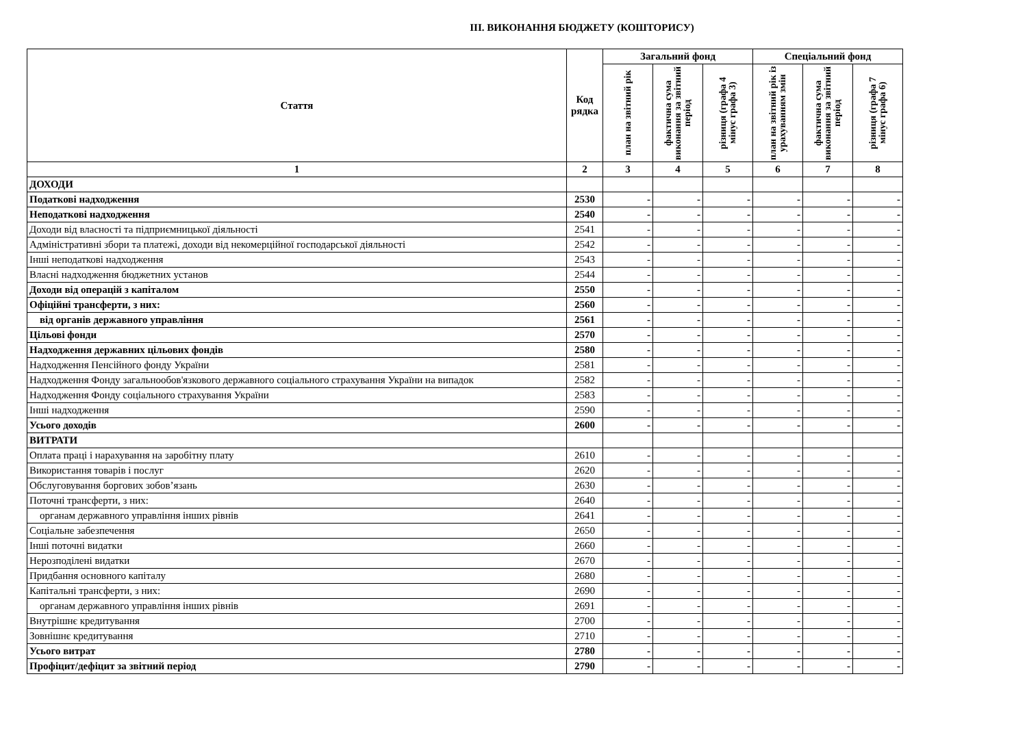ІІІ. ВИКОНАННЯ БЮДЖЕТУ (КОШТОРИСУ)
| Стаття | Код рядка | Загальний фонд | | | Спеціальний фонд | | |
| --- | --- | --- | --- | --- | --- | --- | --- |
| | | план на звітний рік | фактична сума виконання за звітний період | різниця (графа 4 мінус графа 3) | план на звітний рік із урахуванням змін | фактична сума виконання за звітний період | різниця (графа 7 мінус графа 6) |
| 1 | 2 | 3 | 4 | 5 | 6 | 7 | 8 |
| ДОХОДИ | | | | | | | |
| Податкові надходження | 2530 | - | - | - | - | - | - |
| Неподаткові надходження | 2540 | - | - | - | - | - | - |
| Доходи від власності та підприємницької діяльності | 2541 | - | - | - | - | - | - |
| Адміністративні збори та платежі, доходи від некомерційної господарської діяльності | 2542 | - | - | - | - | - | - |
| Інші неподаткові надходження | 2543 | - | - | - | - | - | - |
| Власні надходження бюджетних установ | 2544 | - | - | - | - | - | - |
| Доходи від операцій з капіталом | 2550 | - | - | - | - | - | - |
| Офіційні трансферти, з них: | 2560 | - | - | - | - | - | - |
| від органів державного управління | 2561 | - | - | - | - | - | - |
| Цільові фонди | 2570 | - | - | - | - | - | - |
| Надходження державних цільових фондів | 2580 | - | - | - | - | - | - |
| Надходження Пенсійного фонду України | 2581 | - | - | - | - | - | - |
| Надходження Фонду загальнообов'язкового державного соціального страхування України на випадок | 2582 | - | - | - | - | - | - |
| Надходження Фонду соціального страхування України | 2583 | - | - | - | - | - | - |
| Інші надходження | 2590 | - | - | - | - | - | - |
| Усього доходів | 2600 | - | - | - | - | - | - |
| ВИТРАТИ | | | | | | | |
| Оплата праці і нарахування на заробітну плату | 2610 | - | - | - | - | - | - |
| Використання товарів і послуг | 2620 | - | - | - | - | - | - |
| Обслуговування боргових зобов’язань | 2630 | - | - | - | - | - | - |
| Поточні трансферти, з них: | 2640 | - | - | - | - | - | - |
| органам державного управління інших рівнів | 2641 | - | - | - | - | - | - |
| Соціальне забезпечення | 2650 | - | - | - | - | - | - |
| Інші поточні видатки | 2660 | - | - | - | - | - | - |
| Нерозподілені видатки | 2670 | - | - | - | - | - | - |
| Придбання основного капіталу | 2680 | - | - | - | - | - | - |
| Капітальні трансферти, з них: | 2690 | - | - | - | - | - | - |
| органам державного управління інших рівнів | 2691 | - | - | - | - | - | - |
| Внутрішнє кредитування | 2700 | - | - | - | - | - | - |
| Зовнішнє кредитування | 2710 | - | - | - | - | - | - |
| Усього витрат | 2780 | - | - | - | - | - | - |
| Профіцит/дефіцит за звітний період | 2790 | - | - | - | - | - | - |